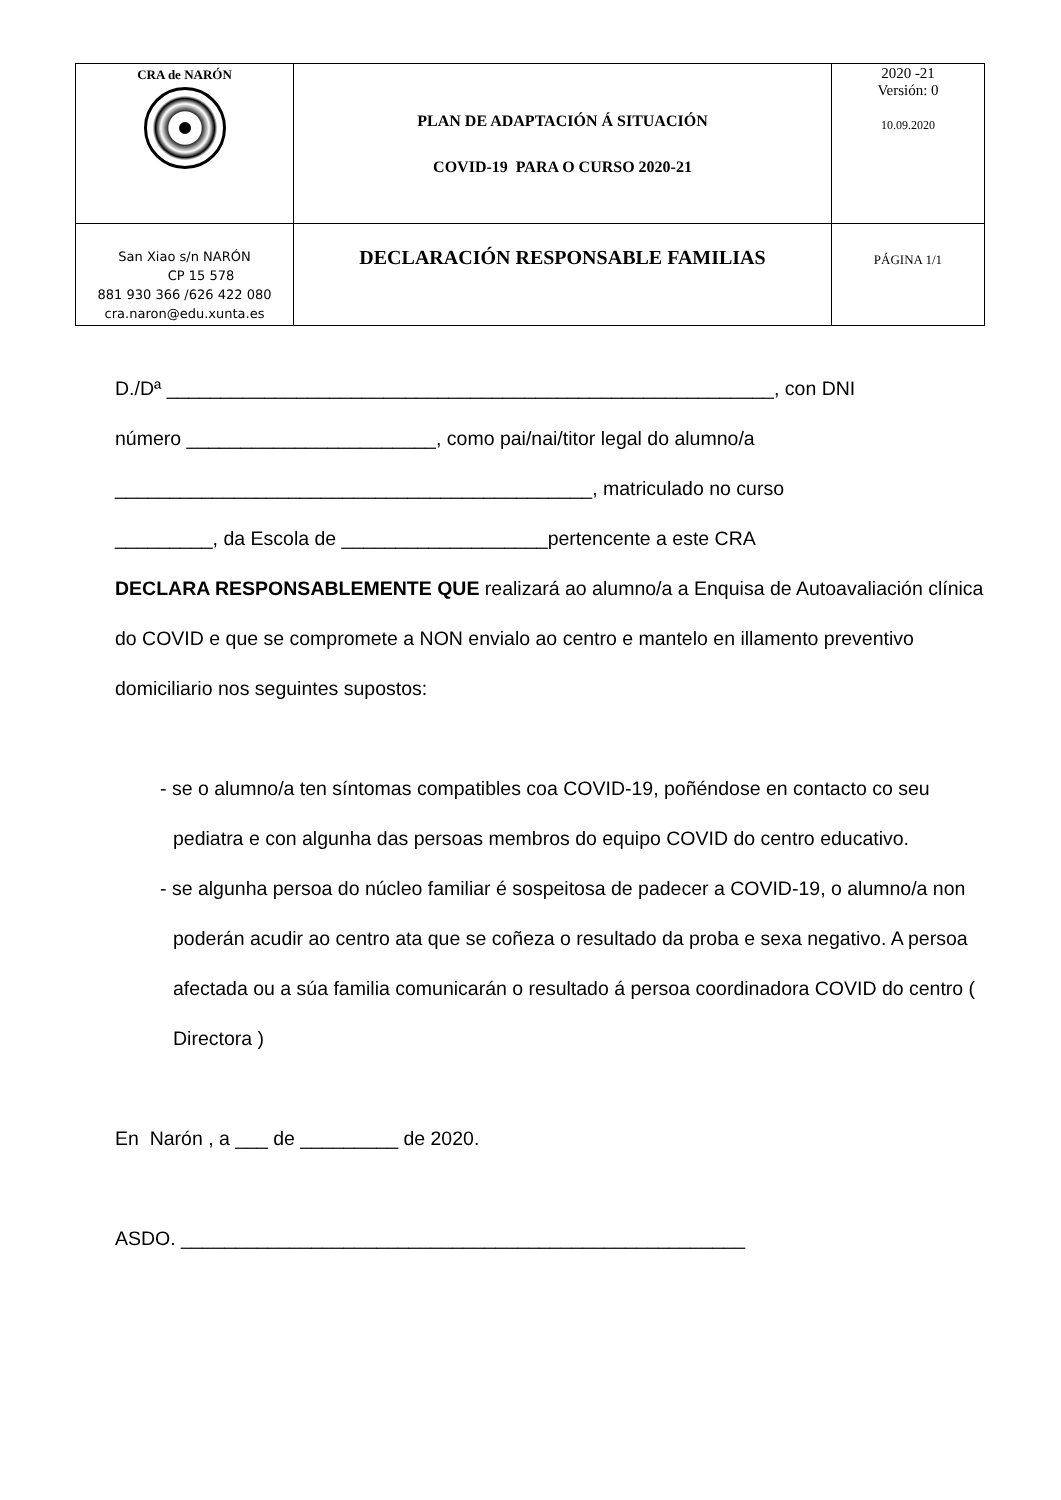| CRA de NARÓN | PLAN DE ADAPTACIÓN Á SITUACIÓN COVID-19 PARA O CURSO 2020-21 | 2020 -21 Versión: 0 10.09.2020 |
| San Xiao s/n NARÓN CP 15 578 881 930 366 /626 422 080 cra.naron@edu.xunta.es | DECLARACIÓN RESPONSABLE FAMILIAS | PÁGINA 1/1 |
D./Dª ________________________________________________________, con DNI
número _______________________, como pai/nai/titor legal do alumno/a
____________________________________________, matriculado no curso
_________, da Escola de ___________________pertencente a este CRA
DECLARA RESPONSABLEMENTE QUE realizará ao alumno/a a Enquisa de Autoavaliación clínica do COVID e que se compromete a NON envialo ao centro e mantelo en illamento preventivo domiciliario nos seguintes supostos:
- se o alumno/a ten síntomas compatibles coa COVID-19, poñéndose en contacto co seu pediatra e con algunha das persoas membros do equipo COVID do centro educativo.
- se algunha persoa do núcleo familiar é sospeitosa de padecer a COVID-19, o alumno/a non poderán acudir ao centro ata que se coñeza o resultado da proba e sexa negativo. A persoa afectada ou a súa familia comunicarán o resultado á persoa coordinadora COVID do centro ( Directora )
En Narón , a ___ de _________ de 2020.
ASDO. ____________________________________________________